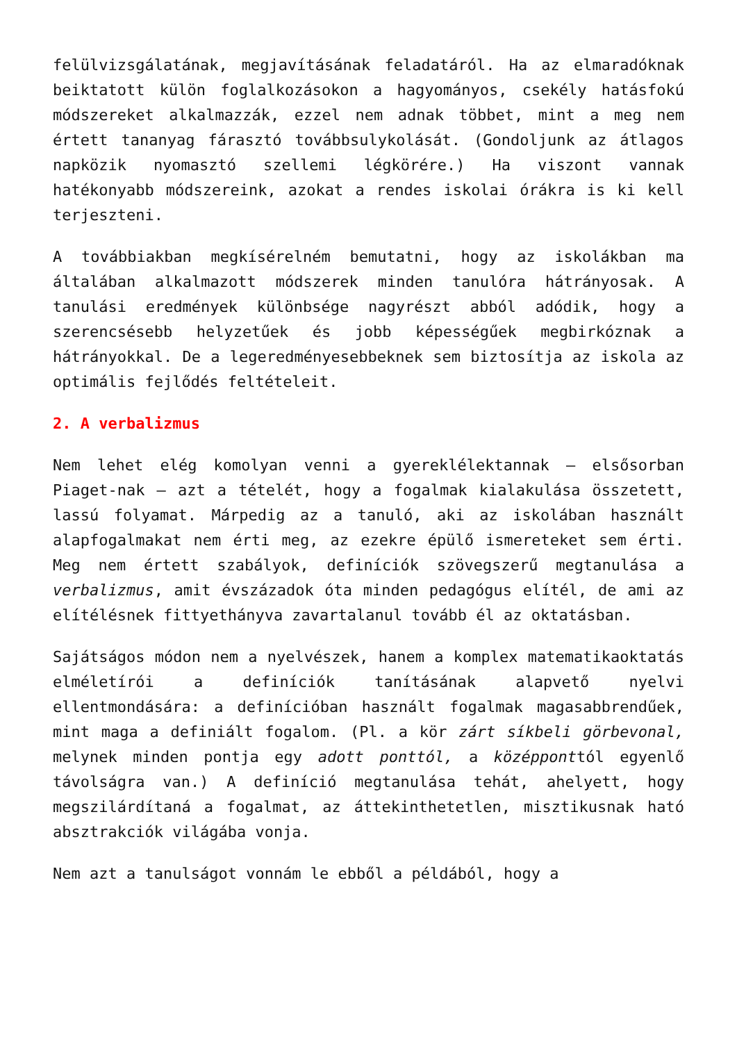felülvizsgálatának, megjavításának feladatáról. Ha az elmaradóknak beiktatott külön foglalkozásokon a hagyományos, csekély hatásfokú módszereket alkalmazzák, ezzel nem adnak többet, mint a meg nem értett tananyag fárasztó továbbsulykolását. (Gondoljunk az átlagos napközik nyomasztó szellemi légkörére.) Ha viszont vannak hatékonyabb módszereink, azokat a rendes iskolai órákra is ki kell terjeszteni.
A továbbiakban megkísérelném bemutatni, hogy az iskolákban ma általában alkalmazott módszerek minden tanulóra hátrányosak. A tanulási eredmények különbsége nagyrészt abból adódik, hogy a szerencsésebb helyzetűek és jobb képességűek megbirkóznak a hátrányokkal. De a legeredményesebbeknek sem biztosítja az iskola az optimális fejlődés feltételeit.
2. A verbalizmus
Nem lehet elég komolyan venni a gyereklélektannak – elsősorban Piaget-nak – azt a tételét, hogy a fogalmak kialakulása összetett, lassú folyamat. Márpedig az a tanuló, aki az iskolában használt alapfogalmakat nem érti meg, az ezekre épülő ismereteket sem érti. Meg nem értett szabályok, definíciók szövegszerű megtanulása a verbalizmus, amit évszázadok óta minden pedagógus elítél, de ami az elítélésnek fittyethányva zavartalanul tovább él az oktatásban.
Sajátságos módon nem a nyelvészek, hanem a komplex matematikaoktatás elméletírói a definíciók tanításának alapvető nyelvi ellentmondására: a definícióban használt fogalmak magasabbrendűek, mint maga a definiált fogalom. (Pl. a kör zárt síkbeli görbevonal, melynek minden pontja egy adott ponttól, a középponttól egyenlő távolságra van.) A definíció megtanulása tehát, ahelyett, hogy megszilárdítaná a fogalmat, az áttekinthetetlen, misztikusnak ható absztrakciók világába vonja.
Nem azt a tanulságot vonnám le ebből a példából, hogy a